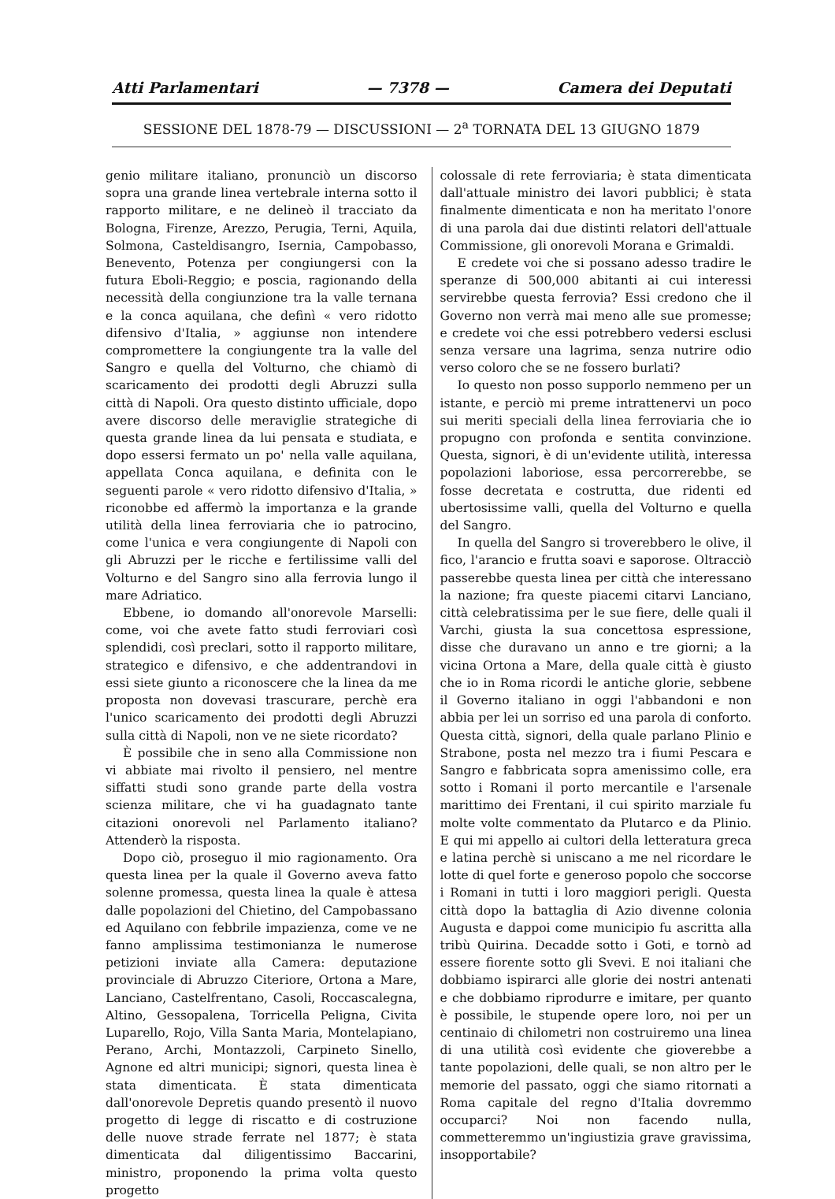Atti Parlamentari — 7378 — Camera dei Deputati
SESSIONE DEL 1878-79 — DISCUSSIONI — 2<sup>a</sup> TORNATA DEL 13 GIUGNO 1879
genio militare italiano, pronunciò un discorso sopra una grande linea vertebrale interna sotto il rapporto militare, e ne delineò il tracciato da Bologna, Firenze, Arezzo, Perugia, Terni, Aquila, Solmona, Casteldisangro, Isernia, Campobasso, Benevento, Potenza per congiungersi con la futura Eboli-Reggio; e poscia, ragionando della necessità della congiunzione tra la valle ternana e la conca aquilana, che definì « vero ridotto difensivo d'Italia, » aggiunse non intendere compromettere la congiungente tra la valle del Sangro e quella del Volturno, che chiamò di scaricamento dei prodotti degli Abruzzi sulla città di Napoli. Ora questo distinto ufficiale, dopo avere discorso delle meraviglie strategiche di questa grande linea da lui pensata e studiata, e dopo essersi fermato un po' nella valle aquilana, appellata Conca aquilana, e definita con le seguenti parole « vero ridotto difensivo d'Italia, » riconobbe ed affermò la importanza e la grande utilità della linea ferroviaria che io patrocino, come l'unica e vera congiungente di Napoli con gli Abruzzi per le ricche e fertilissime valli del Volturno e del Sangro sino alla ferrovia lungo il mare Adriatico.
Ebbene, io domando all'onorevole Marselli: come, voi che avete fatto studi ferroviari così splendidi, così preclari, sotto il rapporto militare, strategico e difensivo, e che addentrandovi in essi siete giunto a riconoscere che la linea da me proposta non dovevasi trascurare, perchè era l'unico scaricamento dei prodotti degli Abruzzi sulla città di Napoli, non ve ne siete ricordato?
È possibile che in seno alla Commissione non vi abbiate mai rivolto il pensiero, nel mentre siffatti studi sono grande parte della vostra scienza militare, che vi ha guadagnato tante citazioni onorevoli nel Parlamento italiano? Attenderò la risposta.
Dopo ciò, proseguo il mio ragionamento. Ora questa linea per la quale il Governo aveva fatto solenne promessa, questa linea la quale è attesa dalle popolazioni del Chietino, del Campobassano ed Aquilano con febbrile impazienza, come ve ne fanno amplissima testimonianza le numerose petizioni inviate alla Camera: deputazione provinciale di Abruzzo Citeriore, Ortona a Mare, Lanciano, Castelfrentano, Casoli, Roccascalegna, Altino, Gessopalena, Torricella Peligna, Civita Luparello, Rojo, Villa Santa Maria, Montelapiano, Perano, Archi, Montazzoli, Carpineto Sinello, Agnone ed altri municipi; signori, questa linea è stata dimenticata. È stata dimenticata dall'onorevole Depretis quando presentò il nuovo progetto di legge di riscatto e di costruzione delle nuove strade ferrate nel 1877; è stata dimenticata dal diligentissimo Baccarini, ministro, proponendo la prima volta questo progetto
colossale di rete ferroviaria; è stata dimenticata dall'attuale ministro dei lavori pubblici; è stata finalmente dimenticata e non ha meritato l'onore di una parola dai due distinti relatori dell'attuale Commissione, gli onorevoli Morana e Grimaldi.
E credete voi che si possano adesso tradire le speranze di 500,000 abitanti ai cui interessi servirebbe questa ferrovia? Essi credono che il Governo non verrà mai meno alle sue promesse; e credete voi che essi potrebbero vedersi esclusi senza versare una lagrima, senza nutrire odio verso coloro che se ne fossero burlati?
Io questo non posso supporlo nemmeno per un istante, e perciò mi preme intrattenervi un poco sui meriti speciali della linea ferroviaria che io propugno con profonda e sentita convinzione. Questa, signori, è di un'evidente utilità, interessa popolazioni laboriose, essa percorrerebbe, se fosse decretata e costrutta, due ridenti ed ubertosissime valli, quella del Volturno e quella del Sangro.
In quella del Sangro si troverebbero le olive, il fico, l'arancio e frutta soavi e saporose. Oltracciò passerebbe questa linea per città che interessano la nazione; fra queste piacemi citarvi Lanciano, città celebratissima per le sue fiere, delle quali il Varchi, giusta la sua concettosa espressione, disse che duravano un anno e tre giorni; a la vicina Ortona a Mare, della quale città è giusto che io in Roma ricordi le antiche glorie, sebbene il Governo italiano in oggi l'abbandoni e non abbia per lei un sorriso ed una parola di conforto. Questa città, signori, della quale parlano Plinio e Strabone, posta nel mezzo tra i fiumi Pescara e Sangro e fabbricata sopra amenissimo colle, era sotto i Romani il porto mercantile e l'arsenale marittimo dei Frentani, il cui spirito marziale fu molte volte commentato da Plutarco e da Plinio. E qui mi appello ai cultori della letteratura greca e latina perchè si uniscano a me nel ricordare le lotte di quel forte e generoso popolo che soccorse i Romani in tutti i loro maggiori perigli. Questa città dopo la battaglia di Azio divenne colonia Augusta e dappoi come municipio fu ascritta alla tribù Quirina. Decadde sotto i Goti, e tornò ad essere fiorente sotto gli Svevi. E noi italiani che dobbiamo ispirarci alle glorie dei nostri antenati e che dobbiamo riprodurre e imitare, per quanto è possibile, le stupende opere loro, noi per un centinaio di chilometri non costruiremo una linea di una utilità così evidente che gioverebbe a tante popolazioni, delle quali, se non altro per le memorie del passato, oggi che siamo ritornati a Roma capitale del regno d'Italia dovremmo occuparci? Noi non facendo nulla, commetteremmo un'ingiustizia grave gravissima, insopportabile?